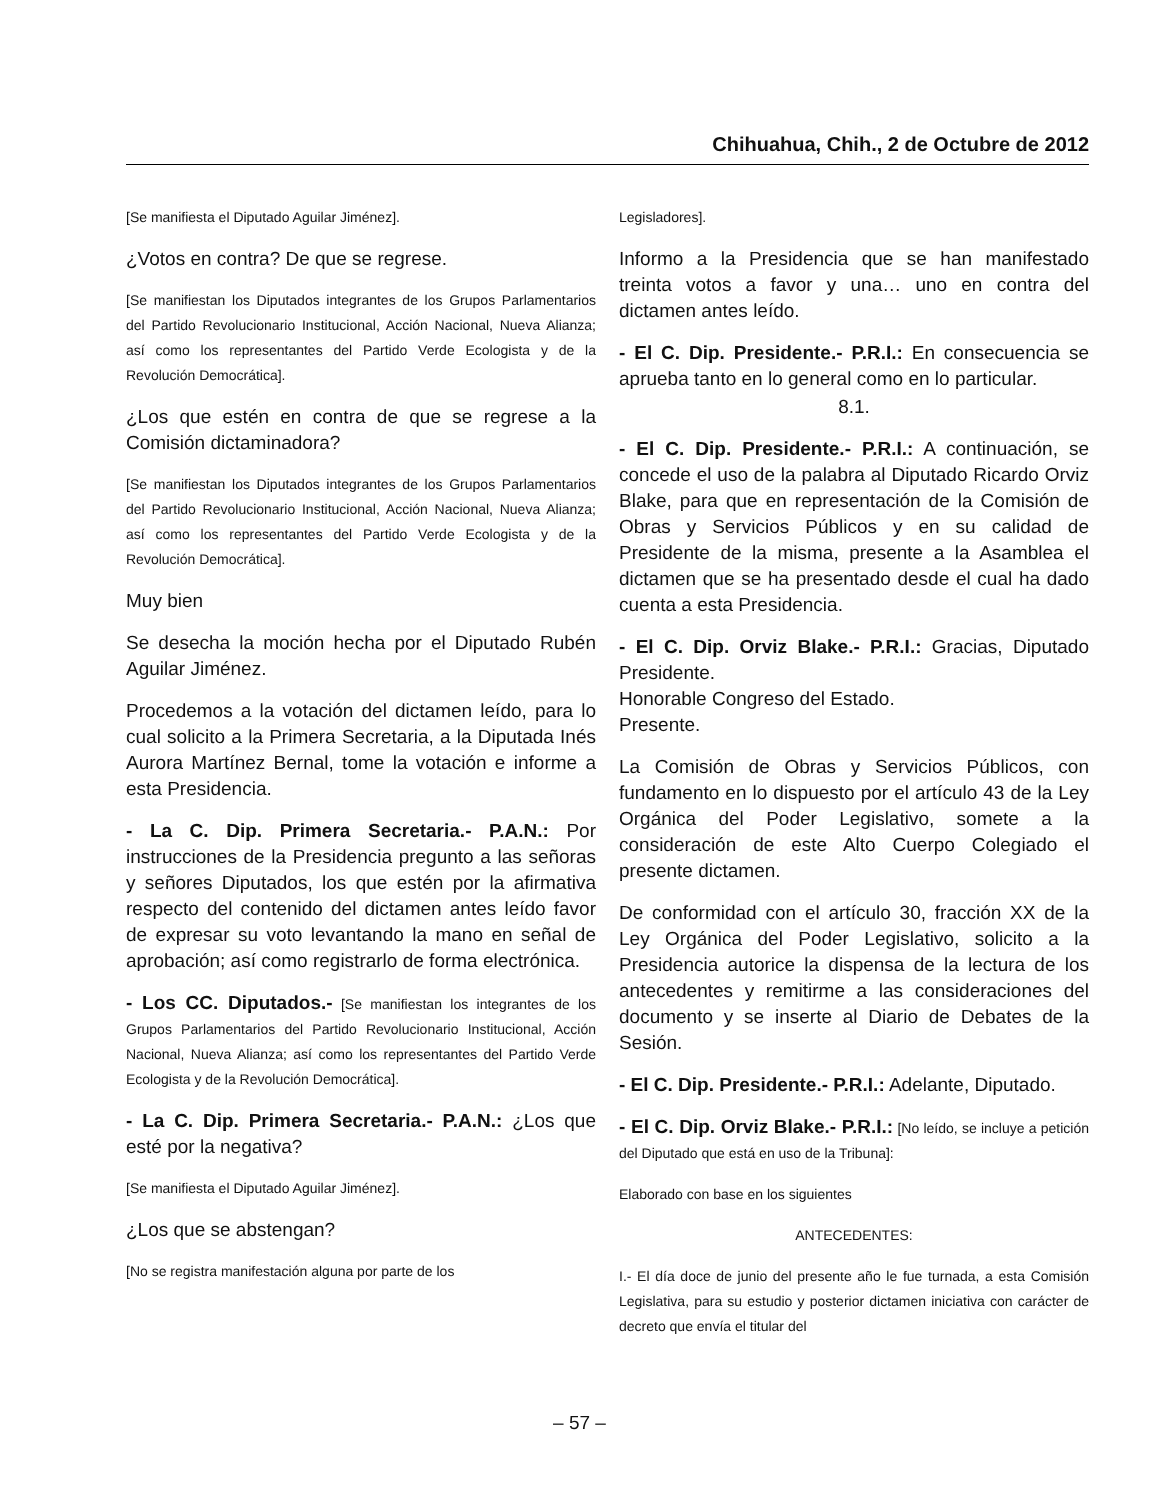Chihuahua, Chih., 2 de Octubre de 2012
[Se manifiesta el Diputado Aguilar Jiménez].
¿Votos en contra? De que se regrese.
[Se manifiestan los Diputados integrantes de los Grupos Parlamentarios del Partido Revolucionario Institucional, Acción Nacional, Nueva Alianza; así como los representantes del Partido Verde Ecologista y de la Revolución Democrática].
¿Los que estén en contra de que se regrese a la Comisión dictaminadora?
[Se manifiestan los Diputados integrantes de los Grupos Parlamentarios del Partido Revolucionario Institucional, Acción Nacional, Nueva Alianza; así como los representantes del Partido Verde Ecologista y de la Revolución Democrática].
Muy bien
Se desecha la moción hecha por el Diputado Rubén Aguilar Jiménez.
Procedemos a la votación del dictamen leído, para lo cual solicito a la Primera Secretaria, a la Diputada Inés Aurora Martínez Bernal, tome la votación e informe a esta Presidencia.
- La C. Dip. Primera Secretaria.- P.A.N.: Por instrucciones de la Presidencia pregunto a las señoras y señores Diputados, los que estén por la afirmativa respecto del contenido del dictamen antes leído favor de expresar su voto levantando la mano en señal de aprobación; así como registrarlo de forma electrónica.
- Los CC. Diputados.- [Se manifiestan los integrantes de los Grupos Parlamentarios del Partido Revolucionario Institucional, Acción Nacional, Nueva Alianza; así como los representantes del Partido Verde Ecologista y de la Revolución Democrática].
- La C. Dip. Primera Secretaria.- P.A.N.: ¿Los que esté por la negativa?
[Se manifiesta el Diputado Aguilar Jiménez].
¿Los que se abstengan?
[No se registra manifestación alguna por parte de los
Legisladores].
Informo a la Presidencia que se han manifestado treinta votos a favor y una… uno en contra del dictamen antes leído.
- El C. Dip. Presidente.- P.R.I.: En consecuencia se aprueba tanto en lo general como en lo particular.
8.1.
- El C. Dip. Presidente.- P.R.I.: A continuación, se concede el uso de la palabra al Diputado Ricardo Orviz Blake, para que en representación de la Comisión de Obras y Servicios Públicos y en su calidad de Presidente de la misma, presente a la Asamblea el dictamen que se ha presentado desde el cual ha dado cuenta a esta Presidencia.
- El C. Dip. Orviz Blake.- P.R.I.: Gracias, Diputado Presidente.
Honorable Congreso del Estado.
Presente.
La Comisión de Obras y Servicios Públicos, con fundamento en lo dispuesto por el artículo 43 de la Ley Orgánica del Poder Legislativo, somete a la consideración de este Alto Cuerpo Colegiado el presente dictamen.
De conformidad con el artículo 30, fracción XX de la Ley Orgánica del Poder Legislativo, solicito a la Presidencia autorice la dispensa de la lectura de los antecedentes y remitirme a las consideraciones del documento y se inserte al Diario de Debates de la Sesión.
- El C. Dip. Presidente.- P.R.I.: Adelante, Diputado.
- El C. Dip. Orviz Blake.- P.R.I.: [No leído, se incluye a petición del Diputado que está en uso de la Tribuna]:
Elaborado con base en los siguientes
ANTECEDENTES:
I.- El día doce de junio del presente año le fue turnada, a esta Comisión Legislativa, para su estudio y posterior dictamen iniciativa con carácter de decreto que envía el titular del
– 57 –